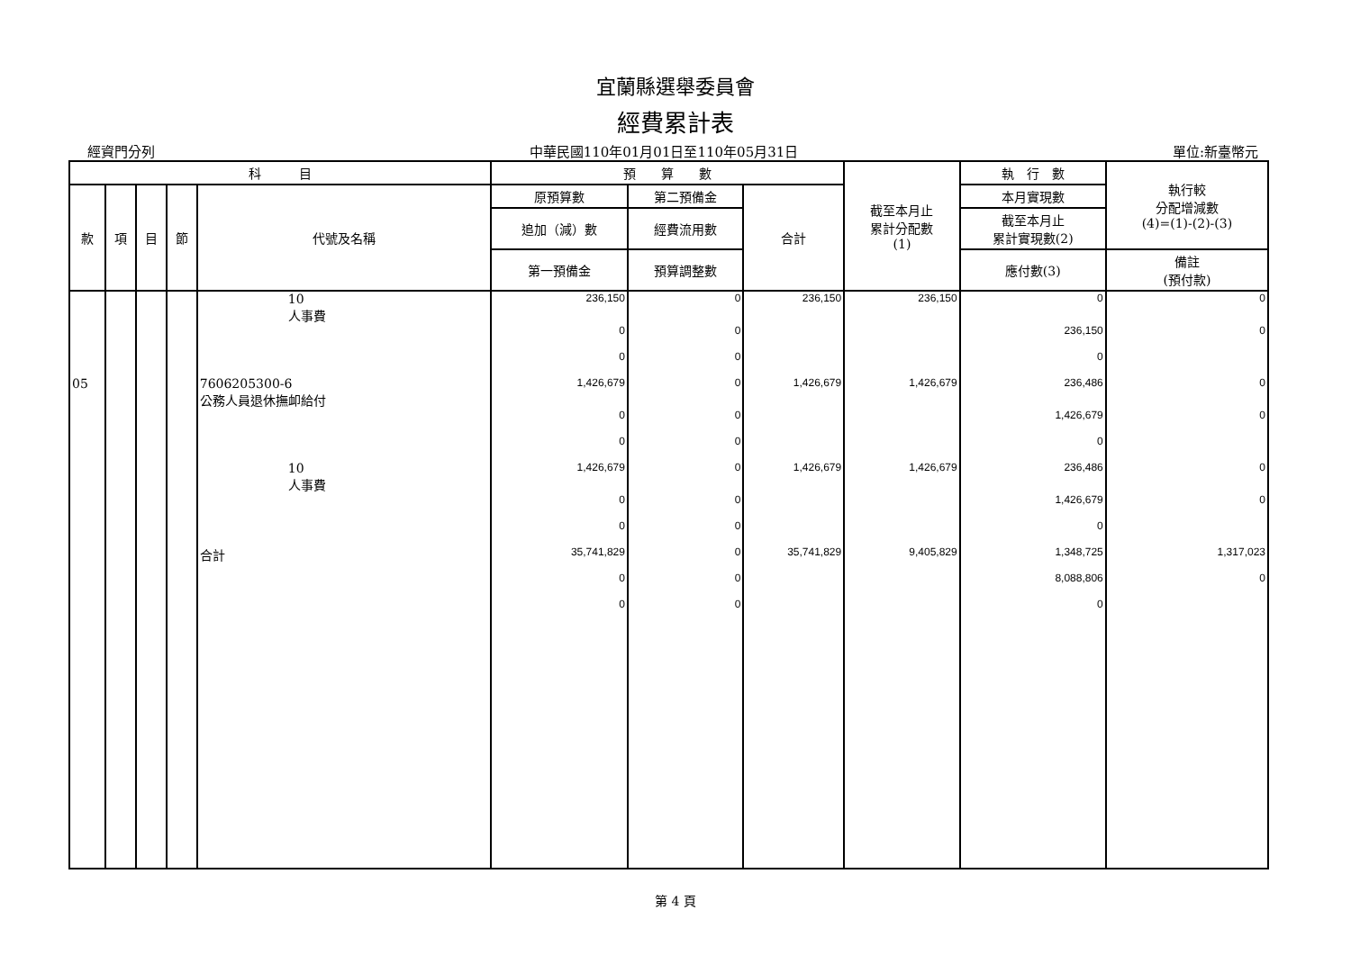宜蘭縣選舉委員會
經費累計表
經資門分列 中華民國110年01月01日至110年05月31日 單位:新臺幣元
| 科 目 | | | | | 預 算 數 | | | 截至本月止 累計分配數 (1) | 執 行 數 | 執行較 分配增減數 (4)=(1)-(2)-(3) |
| --- | --- | --- | --- | --- | --- | --- | --- | --- | --- | --- |
| 款 | 項 | 目 | 節 | 代號及名稱 | 原預算數 | 第二預備金 | 合計 | | 本月實現數 | |
| | | | | | 追加（減）數 | 經費流用數 | | | 截至本月止 累計實現數(2) | |
| | | | | | 第一預備金 | 預算調整數 | | | 應付數(3) | 備註 (預付款) |
| | | | | 10 人事費 | 236,150 | 0 | 236,150 | 236,150 | 0 | 0 |
| | | | | | 0 | 0 | | | 236,150 | 0 |
| | | | | | 0 | 0 | | | 0 | |
| 05 | | | | 7606205300-6 公務人員退休撫卹給付 | 1,426,679 | 0 | 1,426,679 | 1,426,679 | 236,486 | 0 |
| | | | | | 0 | 0 | | | 1,426,679 | 0 |
| | | | | | 0 | 0 | | | 0 | |
| | | | | 10 人事費 | 1,426,679 | 0 | 1,426,679 | 1,426,679 | 236,486 | 0 |
| | | | | | 0 | 0 | | | 1,426,679 | 0 |
| | | | | | 0 | 0 | | | 0 | |
| | | | | 合計 | 35,741,829 | 0 | 35,741,829 | 9,405,829 | 1,348,725 | 1,317,023 |
| | | | | | 0 | 0 | | | 8,088,806 | 0 |
| | | | | | 0 | 0 | | | 0 | |
第 4 頁